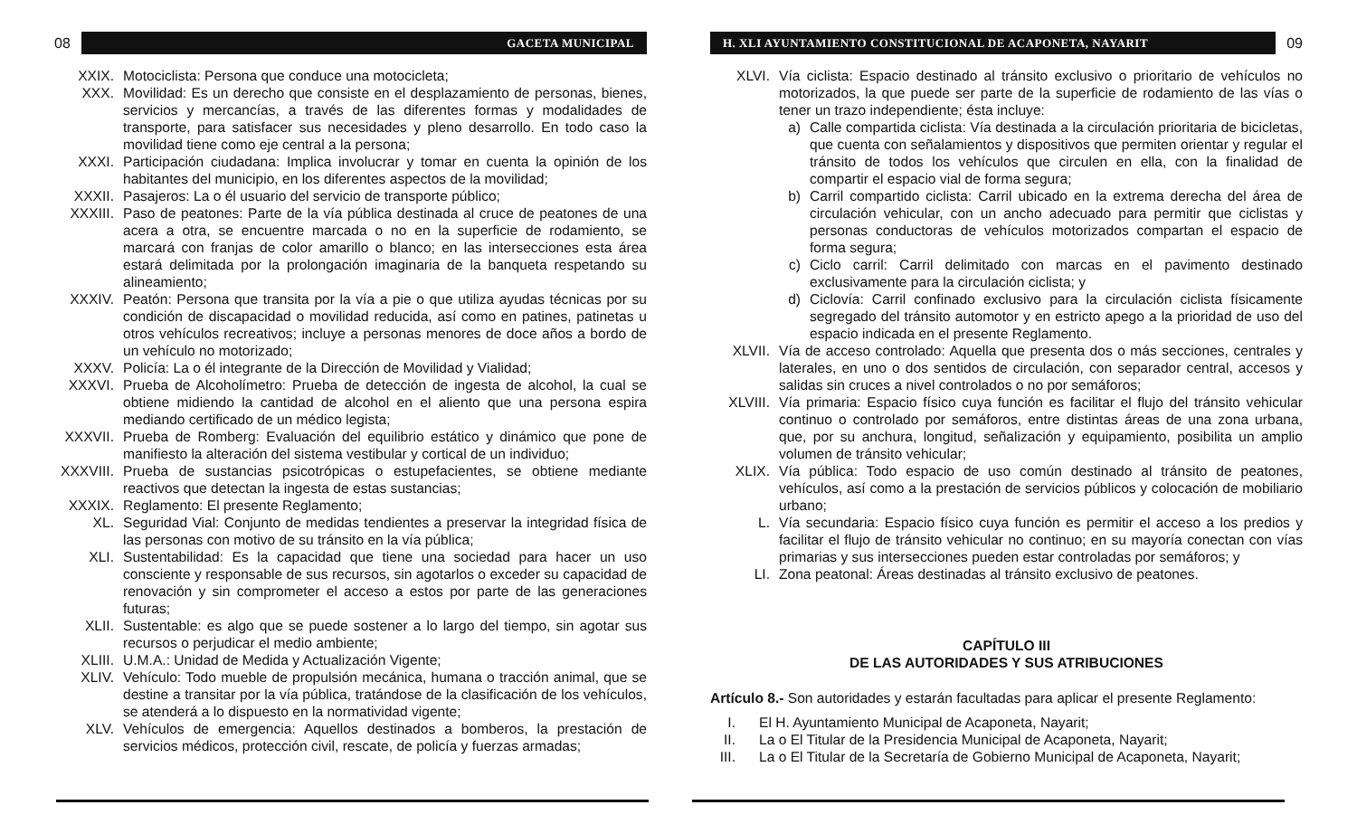08
GACETA MUNICIPAL
XXIX. Motociclista: Persona que conduce una motocicleta;
XXX. Movilidad: Es un derecho que consiste en el desplazamiento de personas, bienes, servicios y mercancías, a través de las diferentes formas y modalidades de transporte, para satisfacer sus necesidades y pleno desarrollo. En todo caso la movilidad tiene como eje central a la persona;
XXXI. Participación ciudadana: Implica involucrar y tomar en cuenta la opinión de los habitantes del municipio, en los diferentes aspectos de la movilidad;
XXXII. Pasajeros: La o él usuario del servicio de transporte público;
XXXIII. Paso de peatones: Parte de la vía pública destinada al cruce de peatones de una acera a otra, se encuentre marcada o no en la superficie de rodamiento, se marcará con franjas de color amarillo o blanco; en las intersecciones esta área estará delimitada por la prolongación imaginaria de la banqueta respetando su alineamiento;
XXXIV. Peatón: Persona que transita por la vía a pie o que utiliza ayudas técnicas por su condición de discapacidad o movilidad reducida, así como en patines, patinetas u otros vehículos recreativos; incluye a personas menores de doce años a bordo de un vehículo no motorizado;
XXXV. Policía: La o él integrante de la Dirección de Movilidad y Vialidad;
XXXVI. Prueba de Alcoholímetro: Prueba de detección de ingesta de alcohol, la cual se obtiene midiendo la cantidad de alcohol en el aliento que una persona espira mediando certificado de un médico legista;
XXXVII. Prueba de Romberg: Evaluación del equilibrio estático y dinámico que pone de manifiesto la alteración del sistema vestibular y cortical de un individuo;
XXXVIII. Prueba de sustancias psicotrópicas o estupefacientes, se obtiene mediante reactivos que detectan la ingesta de estas sustancias;
XXXIX. Reglamento: El presente Reglamento;
XL. Seguridad Vial: Conjunto de medidas tendientes a preservar la integridad física de las personas con motivo de su tránsito en la vía pública;
XLI. Sustentabilidad: Es la capacidad que tiene una sociedad para hacer un uso consciente y responsable de sus recursos, sin agotarlos o exceder su capacidad de renovación y sin comprometer el acceso a estos por parte de las generaciones futuras;
XLII. Sustentable: es algo que se puede sostener a lo largo del tiempo, sin agotar sus recursos o perjudicar el medio ambiente;
XLIII. U.M.A.: Unidad de Medida y Actualización Vigente;
XLIV. Vehículo: Todo mueble de propulsión mecánica, humana o tracción animal, que se destine a transitar por la vía pública, tratándose de la clasificación de los vehículos, se atenderá a lo dispuesto en la normatividad vigente;
XLV. Vehículos de emergencia: Aquellos destinados a bomberos, la prestación de servicios médicos, protección civil, rescate, de policía y fuerzas armadas;
H. XLI AYUNTAMIENTO CONSTITUCIONAL DE ACAPONETA, NAYARIT
09
XLVI. Vía ciclista: Espacio destinado al tránsito exclusivo o prioritario de vehículos no motorizados, la que puede ser parte de la superficie de rodamiento de las vías o tener un trazo independiente; ésta incluye:
a) Calle compartida ciclista: Vía destinada a la circulación prioritaria de bicicletas, que cuenta con señalamientos y dispositivos que permiten orientar y regular el tránsito de todos los vehículos que circulen en ella, con la finalidad de compartir el espacio vial de forma segura;
b) Carril compartido ciclista: Carril ubicado en la extrema derecha del área de circulación vehicular, con un ancho adecuado para permitir que ciclistas y personas conductoras de vehículos motorizados compartan el espacio de forma segura;
c) Ciclo carril: Carril delimitado con marcas en el pavimento destinado exclusivamente para la circulación ciclista; y
d) Ciclovía: Carril confinado exclusivo para la circulación ciclista físicamente segregado del tránsito automotor y en estricto apego a la prioridad de uso del espacio indicada en el presente Reglamento.
XLVII. Vía de acceso controlado: Aquella que presenta dos o más secciones, centrales y laterales, en uno o dos sentidos de circulación, con separador central, accesos y salidas sin cruces a nivel controlados o no por semáforos;
XLVIII. Vía primaria: Espacio físico cuya función es facilitar el flujo del tránsito vehicular continuo o controlado por semáforos, entre distintas áreas de una zona urbana, que, por su anchura, longitud, señalización y equipamiento, posibilita un amplio volumen de tránsito vehicular;
XLIX. Vía pública: Todo espacio de uso común destinado al tránsito de peatones, vehículos, así como a la prestación de servicios públicos y colocación de mobiliario urbano;
L. Vía secundaria: Espacio físico cuya función es permitir el acceso a los predios y facilitar el flujo de tránsito vehicular no continuo; en su mayoría conectan con vías primarias y sus intersecciones pueden estar controladas por semáforos; y
LI. Zona peatonal: Áreas destinadas al tránsito exclusivo de peatones.
CAPÍTULO III
DE LAS AUTORIDADES Y SUS ATRIBUCIONES
Artículo 8.- Son autoridades y estarán facultadas para aplicar el presente Reglamento:
I. El H. Ayuntamiento Municipal de Acaponeta, Nayarit;
II. La o El Titular de la Presidencia Municipal de Acaponeta, Nayarit;
III. La o El Titular de la Secretaría de Gobierno Municipal de Acaponeta, Nayarit;